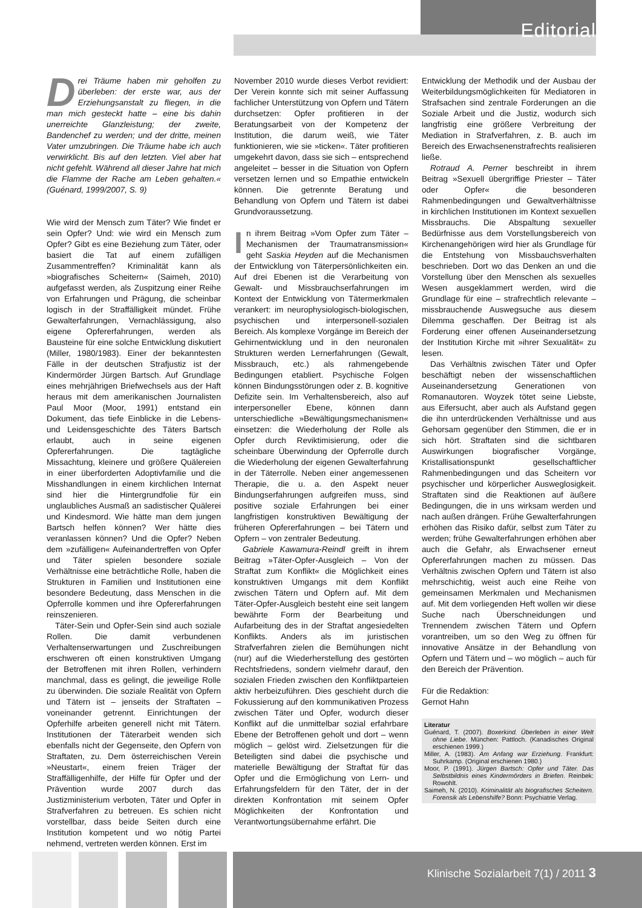Editorial
Klinische Sozialarbeit 7(1) / 2011 3
Drei Träume haben mir geholfen zu überleben: der erste war, aus der Erziehungsanstalt zu fliegen, in die man mich gesteckt hatte – eine bis dahin unerreichte Glanzleistung; der zweite, Bandenchef zu werden; und der dritte, meinen Vater umzubringen. Die Träume habe ich auch verwirklicht. Bis auf den letzten. Viel aber hat nicht gefehlt. Während all dieser Jahre hat mich die Flamme der Rache am Leben gehalten.« (Guénard, 1999/2007, S. 9)
Wie wird der Mensch zum Täter? Wie findet er sein Opfer? Und: wie wird ein Mensch zum Opfer? Gibt es eine Beziehung zum Täter, oder basiert die Tat auf einem zufälligen Zusammentreffen? Kriminalität kann als »biografisches Scheitern« (Saimeh, 2010) aufgefasst werden, als Zuspitzung einer Reihe von Erfahrungen und Prägung, die scheinbar logisch in der Straffälligkeit mündet. Frühe Gewalterfahrungen, Vernachlässigung, also eigene Opfererfahrungen, werden als Bausteine für eine solche Entwicklung diskutiert (Miller, 1980/1983). Einer der bekanntesten Fälle in der deutschen Strafjustiz ist der Kindermörder Jürgen Bartsch. Auf Grundlage eines mehrjährigen Briefwechsels aus der Haft heraus mit dem amerikanischen Journalisten Paul Moor (Moor, 1991) entstand ein Dokument, das tiefe Einblicke in die Lebens- und Leidensgeschichte des Täters Bartsch erlaubt, auch in seine eigenen Opfererfahrungen. Die tagtägliche Missachtung, kleinere und größere Quälereien in einer überforderten Adoptivfamilie und die Misshandlungen in einem kirchlichen Internat sind hier die Hintergrundfolie für ein unglaubliches Ausmaß an sadistischer Quälerei und Kindesmord. Wie hätte man dem jungen Bartsch helfen können? Wer hätte dies veranlassen können? Und die Opfer? Neben dem »zufälligen« Aufeinandertreffen von Opfer und Täter spielen besondere soziale Verhältnisse eine beträchtliche Rolle, haben die Strukturen in Familien und Institutionen eine besondere Bedeutung, dass Menschen in die Opferrolle kommen und ihre Opfererfahrungen reinszenieren.
Täter-Sein und Opfer-Sein sind auch soziale Rollen. Die damit verbundenen Verhaltenserwartungen und Zuschreibungen erschweren oft einen konstruktiven Umgang der Betroffenen mit ihren Rollen, verhindern manchmal, dass es gelingt, die jeweilige Rolle zu überwinden. Die soziale Realität von Opfern und Tätern ist – jenseits der Straftaten – voneinander getrennt. Einrichtungen der Opferhilfe arbeiten generell nicht mit Tätern. Institutionen der Täterarbeit wenden sich ebenfalls nicht der Gegenseite, den Opfern von Straftaten, zu. Dem österreichischen Verein »Neustart«, einem freien Träger der Straffälligenhilfe, der Hilfe für Opfer und der Prävention wurde 2007 durch das Justizministerium verboten, Täter und Opfer in Strafverfahren zu betreuen. Es schien nicht vorstellbar, dass beide Seiten durch eine Institution kompetent und wo nötig Partei nehmend, vertreten werden können. Erst im
November 2010 wurde dieses Verbot revidiert: Der Verein konnte sich mit seiner Auffassung fachlicher Unterstützung von Opfern und Tätern durchsetzen: Opfer profitieren in der Beratungsarbeit von der Kompetenz der Institution, die darum weiß, wie Täter funktionieren, wie sie »ticken«. Täter profitieren umgekehrt davon, dass sie sich – entsprechend angeleitet – besser in die Situation von Opfern versetzen lernen und so Empathie entwickeln können. Die getrennte Beratung und Behandlung von Opfern und Tätern ist dabei Grundvoraussetzung.
In ihrem Beitrag »Vom Opfer zum Täter – Mechanismen der Traumatransmission« geht Saskia Heyden auf die Mechanismen der Entwicklung von Täterpersönlichkeiten ein. Auf drei Ebenen ist die Verarbeitung von Gewalt- und Missbrauchserfahrungen im Kontext der Entwicklung von Tätermerkmalen verankert: im neurophysiologisch-biologischen, psychischen und interpersonell-sozialen Bereich. Als komplexe Vorgänge im Bereich der Gehirnentwicklung und in den neuronalen Strukturen werden Lernerfahrungen (Gewalt, Missbrauch, etc.) als rahmengebende Bedingungen etabliert. Psychische Folgen können Bindungsstörungen oder z. B. kognitive Defizite sein. Im Verhaltensbereich, also auf interpersoneller Ebene, können dann unterschiedliche »Bewältigungsmechanismen« einsetzen: die Wiederholung der Rolle als Opfer durch Reviktimisierung, oder die scheinbare Überwindung der Opferrolle durch die Wiederholung der eigenen Gewalterfahrung in der Täterrolle. Neben einer angemessenen Therapie, die u. a. den Aspekt neuer Bindungserfahrungen aufgreifen muss, sind positive soziale Erfahrungen bei einer langfristigen konstruktiven Bewältigung der früheren Opfererfahrungen – bei Tätern und Opfern – von zentraler Bedeutung.
Gabriele Kawamura-Reindl greift in ihrem Beitrag »Täter-Opfer-Ausgleich – Von der Straftat zum Konflikt« die Möglichkeit eines konstruktiven Umgangs mit dem Konflikt zwischen Tätern und Opfern auf. Mit dem Täter-Opfer-Ausgleich besteht eine seit langem bewährte Form der Bearbeitung und Aufarbeitung des in der Straftat angesiedelten Konflikts. Anders als im juristischen Strafverfahren zielen die Bemühungen nicht (nur) auf die Wiederherstellung des gestörten Rechtsfriedens, sondern vielmehr darauf, den sozialen Frieden zwischen den Konfliktparteien aktiv herbeizuführen. Dies geschieht durch die Fokussierung auf den kommunikativen Prozess zwischen Täter und Opfer, wodurch dieser Konflikt auf die unmittelbar sozial erfahrbare Ebene der Betroffenen geholt und dort – wenn möglich – gelöst wird. Zielsetzungen für die Beteiligten sind dabei die psychische und materielle Bewältigung der Straftat für das Opfer und die Ermöglichung von Lern- und Erfahrungsfeldern für den Täter, der in der direkten Konfrontation mit seinem Opfer Möglichkeiten der Konfrontation und Verantwortungsübernahme erfährt. Die
Entwicklung der Methodik und der Ausbau der Weiterbildungsmöglichkeiten für Mediatoren in Strafsachen sind zentrale Forderungen an die Soziale Arbeit und die Justiz, wodurch sich langfristig eine größere Verbreitung der Mediation in Strafverfahren, z. B. auch im Bereich des Erwachsenenstrafrechts realisieren ließe.
Rotraud A. Perner beschreibt in ihrem Beitrag »Sexuell übergriffige Priester – Täter oder Opfer« die besonderen Rahmenbedingungen und Gewaltverhältnisse in kirchlichen Institutionen im Kontext sexuellen Missbrauchs. Die Abspaltung sexueller Bedürfnisse aus dem Vorstellungsbereich von Kirchenangehörigen wird hier als Grundlage für die Entstehung von Missbauchsverhalten beschrieben. Dort wo das Denken an und die Vorstellung über den Menschen als sexuelles Wesen ausgeklammert werden, wird die Grundlage für eine – strafrechtlich relevante – missbrauchende Auswegsuche aus diesem Dilemma geschaffen. Der Beitrag ist als Forderung einer offenen Auseinandersetzung der Institution Kirche mit »ihrer Sexualität« zu lesen.
Das Verhältnis zwischen Täter und Opfer beschäftigt neben der wissenschaftlichen Auseinandersetzung Generationen von Romanautoren. Woyzek tötet seine Liebste, aus Eifersucht, aber auch als Aufstand gegen die ihn unterdrückenden Verhältnisse und aus Gehorsam gegenüber den Stimmen, die er in sich hört. Straftaten sind die sichtbaren Auswirkungen biografischer Vorgänge, Kristallisationspunkt gesellschaftlicher Rahmenbedingungen und das Scheitern vor psychischer und körperlicher Ausweglosigkeit. Straftaten sind die Reaktionen auf äußere Bedingungen, die in uns wirksam werden und nach außen drängen. Frühe Gewalterfahrungen erhöhen das Risiko dafür, selbst zum Täter zu werden; frühe Gewalterfahrungen erhöhen aber auch die Gefahr, als Erwachsener erneut Opfererfahrungen machen zu müssen. Das Verhältnis zwischen Opfern und Tätern ist also mehrschichtig, weist auch eine Reihe von gemeinsamen Merkmalen und Mechanismen auf. Mit dem vorliegenden Heft wollen wir diese Suche nach Überschneidungen und Trennendem zwischen Tätern und Opfern vorantreiben, um so den Weg zu öffnen für innovative Ansätze in der Behandlung von Opfern und Tätern und – wo möglich – auch für den Bereich der Prävention.
Für die Redaktion:
Gernot Hahn
Literatur
Guénard, T. (2007). Boxerkind. Überleben in einer Welt ohne Liebe. München: Pattloch. (Kanadisches Original erschienen 1999.)
Miller, A. (1983). Am Anfang war Erziehung. Frankfurt: Suhrkamp. (Original erschienen 1980.)
Moor, P. (1991). Jürgen Bartsch: Opfer und Täter. Das Selbstbildnis eines Kindermörders in Briefen. Reinbek: Rowohlt.
Saimeh, N. (2010). Kriminalität als biografisches Scheitern. Forensik als Lebenshilfe? Bonn: Psychiatrie Verlag.